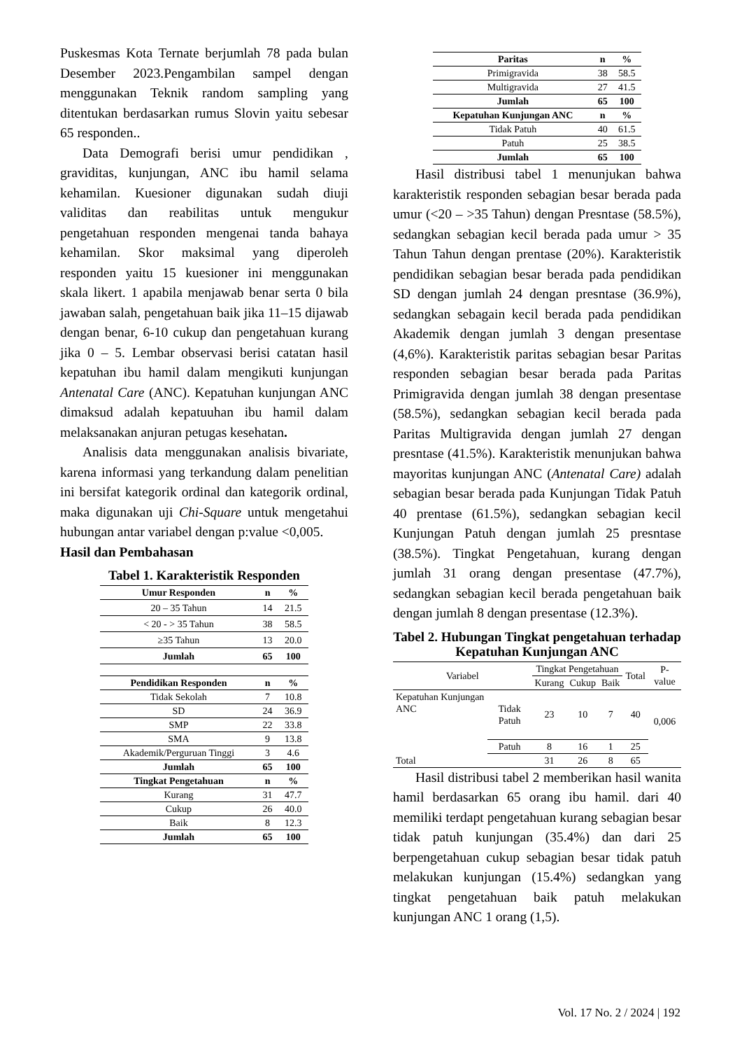Puskesmas Kota Ternate berjumlah 78 pada bulan Desember 2023.Pengambilan sampel dengan menggunakan Teknik random sampling yang ditentukan berdasarkan rumus Slovin yaitu sebesar 65 responden..
Data Demografi berisi umur pendidikan , graviditas, kunjungan, ANC ibu hamil selama kehamilan. Kuesioner digunakan sudah diuji validitas dan reabilitas untuk mengukur pengetahuan responden mengenai tanda bahaya kehamilan. Skor maksimal yang diperoleh responden yaitu 15 kuesioner ini menggunakan skala likert. 1 apabila menjawab benar serta 0 bila jawaban salah, pengetahuan baik jika 11–15 dijawab dengan benar, 6-10 cukup dan pengetahuan kurang jika 0 – 5. Lembar observasi berisi catatan hasil kepatuhan ibu hamil dalam mengikuti kunjungan Antenatal Care (ANC). Kepatuhan kunjungan ANC dimaksud adalah kepatuuhan ibu hamil dalam melaksanakan anjuran petugas kesehatan.
Analisis data menggunakan analisis bivariate, karena informasi yang terkandung dalam penelitian ini bersifat kategorik ordinal dan kategorik ordinal, maka digunakan uji Chi-Square untuk mengetahui hubungan antar variabel dengan p:value <0,005.
Hasil dan Pembahasan
Tabel 1. Karakteristik Responden
| Umur Responden | n | % |
| --- | --- | --- |
| 20 – 35 Tahun | 14 | 21.5 |
| < 20 - > 35 Tahun | 38 | 58.5 |
| ≥35 Tahun | 13 | 20.0 |
| Jumlah | 65 | 100 |
| Pendidikan Responden | n | % |
| Tidak Sekolah | 7 | 10.8 |
| SD | 24 | 36.9 |
| SMP | 22 | 33.8 |
| SMA | 9 | 13.8 |
| Akademik/Perguruan Tinggi | 3 | 4.6 |
| Jumlah | 65 | 100 |
| Tingkat Pengetahuan | n | % |
| Kurang | 31 | 47.7 |
| Cukup | 26 | 40.0 |
| Baik | 8 | 12.3 |
| Jumlah | 65 | 100 |
| Paritas | n | % |
| --- | --- | --- |
| Primigravida | 38 | 58.5 |
| Multigravida | 27 | 41.5 |
| Jumlah | 65 | 100 |
| Kepatuhan Kunjungan ANC | n | % |
| Tidak Patuh | 40 | 61.5 |
| Patuh | 25 | 38.5 |
| Jumlah | 65 | 100 |
Hasil distribusi tabel 1 menunjukan bahwa karakteristik responden sebagian besar berada pada umur (<20 – >35 Tahun) dengan Presntase (58.5%), sedangkan sebagian kecil berada pada umur > 35 Tahun Tahun dengan prentase (20%). Karakteristik pendidikan sebagian besar berada pada pendidikan SD dengan jumlah 24 dengan presntase (36.9%), sedangkan sebagain kecil berada pada pendidikan Akademik dengan jumlah 3 dengan presentase (4,6%). Karakteristik paritas sebagian besar Paritas responden sebagian besar berada pada Paritas Primigravida dengan jumlah 38 dengan presentase (58.5%), sedangkan sebagian kecil berada pada Paritas Multigravida dengan jumlah 27 dengan presntase (41.5%). Karakteristik menunjukan bahwa mayoritas kunjungan ANC (Antenatal Care) adalah sebagian besar berada pada Kunjungan Tidak Patuh 40 prentase (61.5%), sedangkan sebagian kecil Kunjungan Patuh dengan jumlah 25 presntase (38.5%). Tingkat Pengetahuan, kurang dengan jumlah 31 orang dengan presentase (47.7%), sedangkan sebagian kecil berada pengetahuan baik dengan jumlah 8 dengan presentase (12.3%).
Tabel 2. Hubungan Tingkat pengetahuan terhadap Kepatuhan Kunjungan ANC
| Variabel | | Tingkat Pengetahuan | | | Total | P-value |
| | | Kurang | Cukup | Baik | | |
| Kepatuhan Kunjungan ANC | Tidak Patuh | 23 | 10 | 7 | 40 | 0,006 |
| | Patuh | 8 | 16 | 1 | 25 | |
| Total | | 31 | 26 | 8 | 65 | |
Hasil distribusi tabel 2 memberikan hasil wanita hamil berdasarkan 65 orang ibu hamil. dari 40 memiliki terdapt pengetahuan kurang sebagian besar tidak patuh kunjungan (35.4%) dan dari 25 berpengetahuan cukup sebagian besar tidak patuh melakukan kunjungan (15.4%) sedangkan yang tingkat pengetahuan baik patuh melakukan kunjungan ANC 1 orang (1,5).
Vol. 17 No. 2 / 2024 | 192